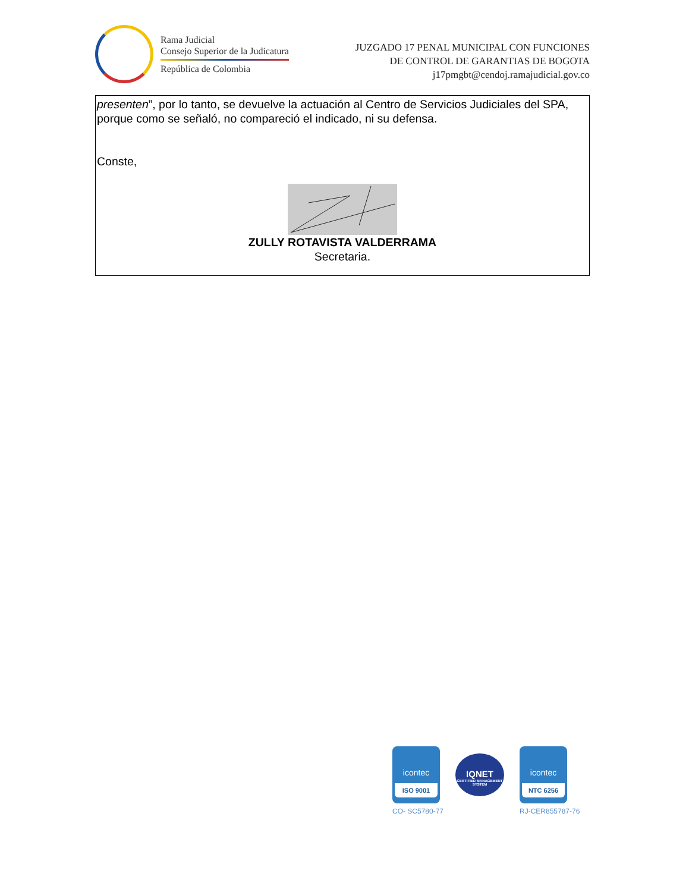Rama Judicial
Consejo Superior de la Judicatura
República de Colombia
JUZGADO 17 PENAL MUNICIPAL CON FUNCIONES
DE CONTROL DE GARANTIAS DE BOGOTA
j17pmgbt@cendoj.ramajudicial.gov.co
presenten”, por lo tanto, se devuelve la actuación al Centro de Servicios Judiciales del SPA, porque como se señaló, no compareció el indicado, ni su defensa.
Conste,
ZULLY ROTAVISTA VALDERRAMA
Secretaria.
icontec
ISO 9001
CO- SC5780-77
IQNET
CERTIFIED MANAGEMENT SYSTEM
icontec
NTC 6256
RJ-CER855787-76